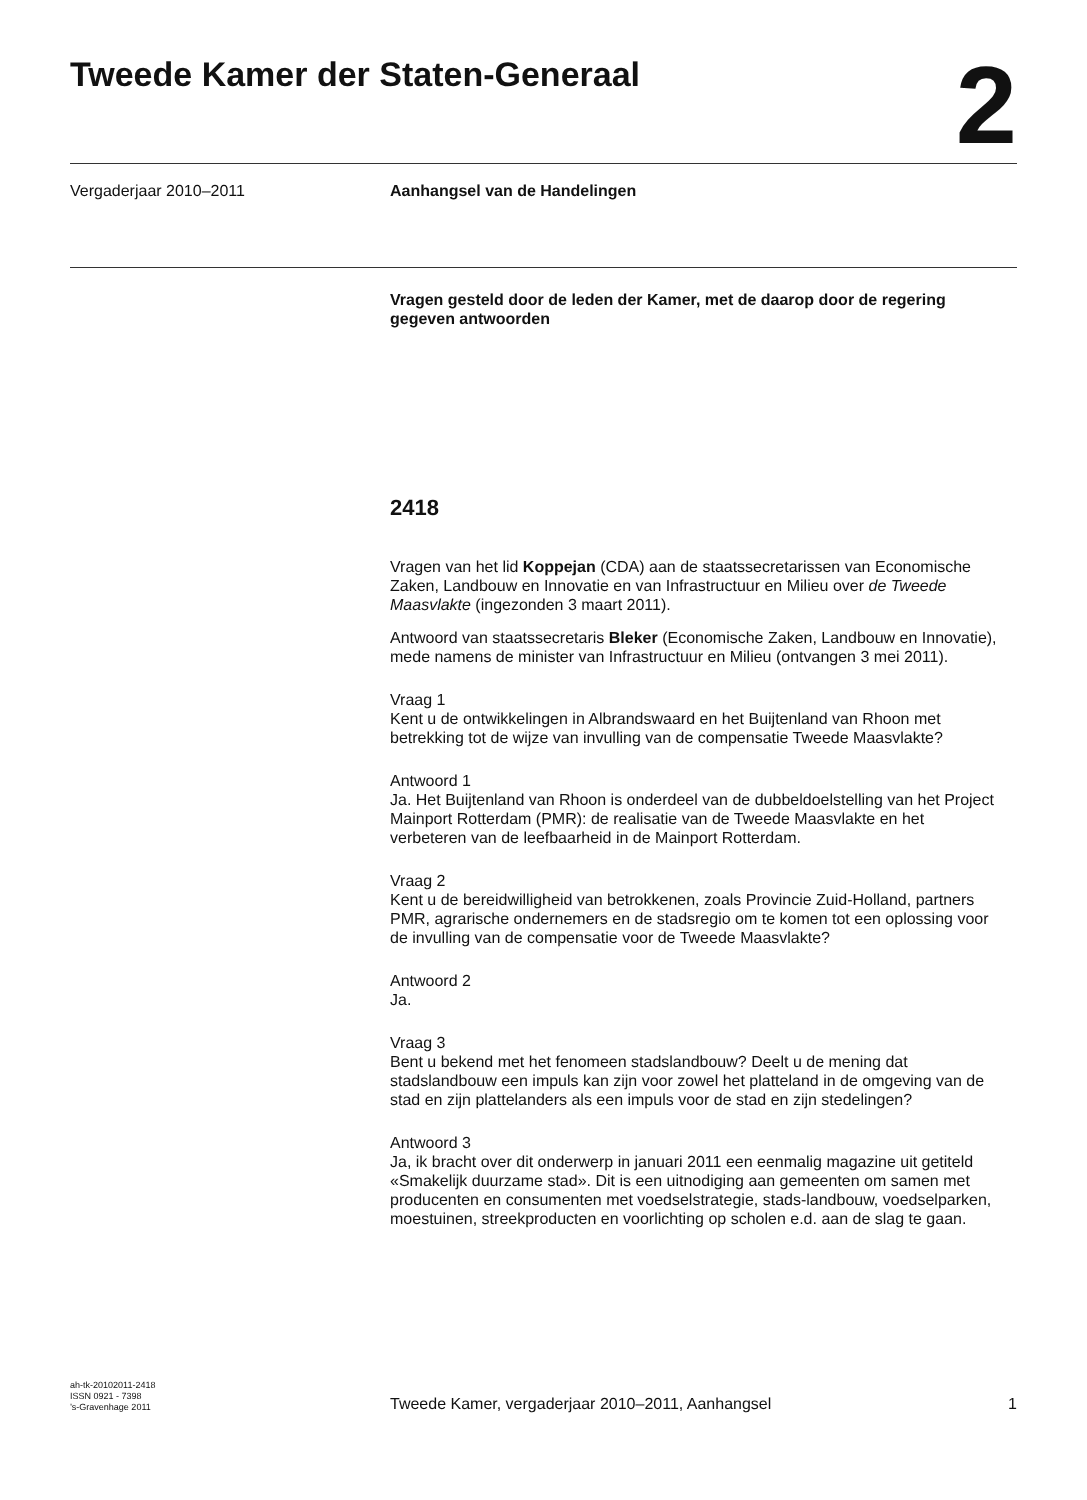Tweede Kamer der Staten-Generaal
2
Vergaderjaar 2010–2011 Aanhangsel van de Handelingen
Vragen gesteld door de leden der Kamer, met de daarop door de regering gegeven antwoorden
2418
Vragen van het lid Koppejan (CDA) aan de staatssecretarissen van Economische Zaken, Landbouw en Innovatie en van Infrastructuur en Milieu over de Tweede Maasvlakte (ingezonden 3 maart 2011).
Antwoord van staatssecretaris Bleker (Economische Zaken, Landbouw en Innovatie), mede namens de minister van Infrastructuur en Milieu (ontvangen 3 mei 2011).
Vraag 1
Kent u de ontwikkelingen in Albrandswaard en het Buijtenland van Rhoon met betrekking tot de wijze van invulling van de compensatie Tweede Maasvlakte?
Antwoord 1
Ja. Het Buijtenland van Rhoon is onderdeel van de dubbeldoelstelling van het Project Mainport Rotterdam (PMR): de realisatie van de Tweede Maasvlakte en het verbeteren van de leefbaarheid in de Mainport Rotterdam.
Vraag 2
Kent u de bereidwilligheid van betrokkenen, zoals Provincie Zuid-Holland, partners PMR, agrarische ondernemers en de stadsregio om te komen tot een oplossing voor de invulling van de compensatie voor de Tweede Maasvlakte?
Antwoord 2
Ja.
Vraag 3
Bent u bekend met het fenomeen stadslandbouw? Deelt u de mening dat stadslandbouw een impuls kan zijn voor zowel het platteland in de omgeving van de stad en zijn plattelanders als een impuls voor de stad en zijn stedelingen?
Antwoord 3
Ja, ik bracht over dit onderwerp in januari 2011 een eenmalig magazine uit getiteld «Smakelijk duurzame stad». Dit is een uitnodiging aan gemeenten om samen met producenten en consumenten met voedselstrategie, stads-landbouw, voedselparken, moestuinen, streekproducten en voorlichting op scholen e.d. aan de slag te gaan.
ah-tk-20102011-2418
ISSN 0921 - 7398
’s-Gravenhage 2011
Tweede Kamer, vergaderjaar 2010–2011, Aanhangsel
1